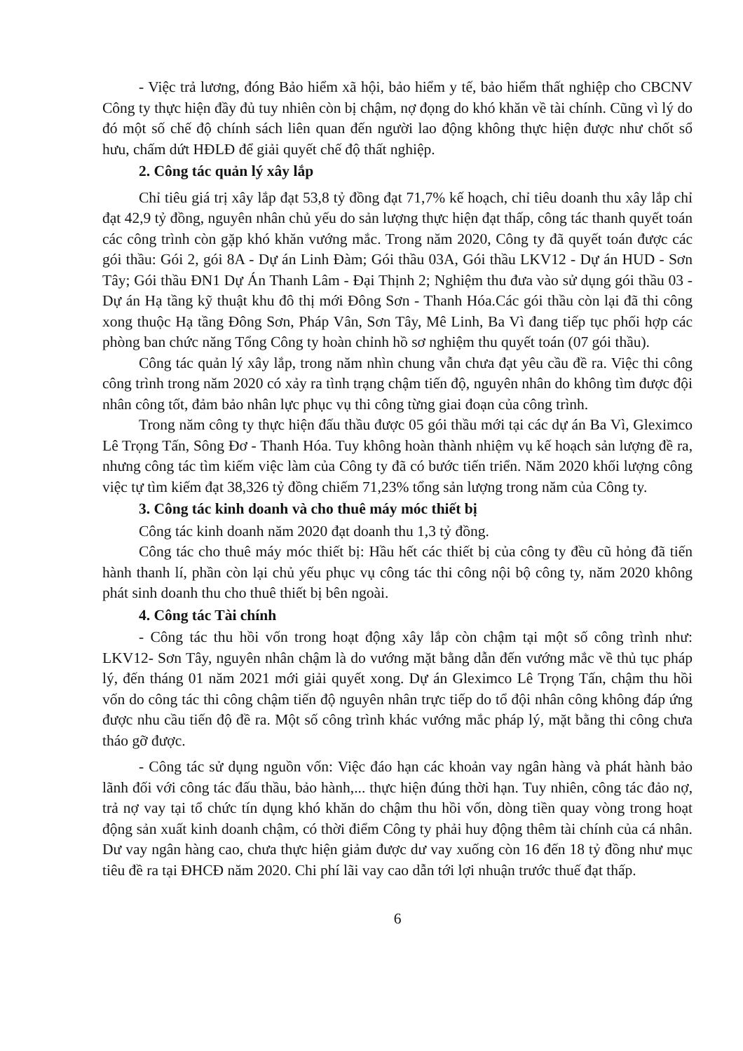- Việc trả lương, đóng Bảo hiểm xã hội, bảo hiểm y tế, bảo hiểm thất nghiệp cho CBCNV Công ty thực hiện đầy đủ tuy nhiên còn bị chậm, nợ đọng do khó khăn về tài chính. Cũng vì lý do đó một số chế độ chính sách liên quan đến người lao động không thực hiện được như chốt sổ hưu, chấm dứt HĐLĐ để giải quyết chế độ thất nghiệp.
2. Công tác quản lý xây lắp
Chỉ tiêu giá trị xây lắp đạt 53,8 tỷ đồng đạt 71,7% kế hoạch, chỉ tiêu doanh thu xây lắp chỉ đạt 42,9 tỷ đồng, nguyên nhân chủ yếu do sản lượng thực hiện đạt thấp, công tác thanh quyết toán các công trình còn gặp khó khăn vướng mắc. Trong năm 2020, Công ty đã quyết toán được các gói thầu: Gói 2, gói 8A - Dự án Linh Đàm; Gói thầu 03A, Gói thầu LKV12 - Dự án HUD - Sơn Tây; Gói thầu ĐN1 Dự Án Thanh Lâm - Đại Thịnh 2; Nghiệm thu đưa vào sử dụng gói thầu 03 - Dự án Hạ tầng kỹ thuật khu đô thị mới Đông Sơn - Thanh Hóa.Các gói thầu còn lại đã thi công xong thuộc Hạ tầng Đông Sơn, Pháp Vân, Sơn Tây, Mê Linh, Ba Vì đang tiếp tục phối hợp các phòng ban chức năng Tổng Công ty hoàn chỉnh hồ sơ nghiệm thu quyết toán (07 gói thầu).
Công tác quản lý xây lắp, trong năm nhìn chung vẫn chưa đạt yêu cầu đề ra. Việc thi công công trình trong năm 2020 có xảy ra tình trạng chậm tiến độ, nguyên nhân do không tìm được đội nhân công tốt, đảm bảo nhân lực phục vụ thi công từng giai đoạn của công trình.
Trong năm công ty thực hiện đấu thầu được 05 gói thầu mới tại các dự án Ba Vì, Gleximco Lê Trọng Tấn, Sông Đơ - Thanh Hóa. Tuy không hoàn thành nhiệm vụ kế hoạch sản lượng đề ra, nhưng công tác tìm kiếm việc làm của Công ty đã có bước tiến triển. Năm 2020 khối lượng công việc tự tìm kiếm đạt 38,326 tỷ đồng chiếm 71,23% tổng sản lượng trong năm của Công ty.
3. Công tác kinh doanh và cho thuê máy móc thiết bị
Công tác kinh doanh năm 2020 đạt doanh thu 1,3 tỷ đồng.
Công tác cho thuê máy móc thiết bị: Hầu hết các thiết bị của công ty đều cũ hỏng đã tiến hành thanh lí, phần còn lại chủ yếu phục vụ công tác thi công nội bộ công ty, năm 2020 không phát sinh doanh thu cho thuê thiết bị bên ngoài.
4. Công tác Tài chính
- Công tác thu hồi vốn trong hoạt động xây lắp còn chậm tại một số công trình như: LKV12- Sơn Tây, nguyên nhân chậm là do vướng mặt bằng dẫn đến vướng mắc về thủ tục pháp lý, đến tháng 01 năm 2021 mới giải quyết xong. Dự án Gleximco Lê Trọng Tấn, chậm thu hồi vốn do công tác thi công chậm tiến độ nguyên nhân trực tiếp do tổ đội nhân công không đáp ứng được nhu cầu tiến độ đề ra. Một số công trình khác vướng mắc pháp lý, mặt bằng thi công chưa tháo gỡ được.
- Công tác sử dụng nguồn vốn: Việc đáo hạn các khoản vay ngân hàng và phát hành bảo lãnh đối với công tác đấu thầu, bảo hành,... thực hiện đúng thời hạn. Tuy nhiên, công tác đảo nợ, trả nợ vay tại tổ chức tín dụng khó khăn do chậm thu hồi vốn, dòng tiền quay vòng trong hoạt động sản xuất kinh doanh chậm, có thời điểm Công ty phải huy động thêm tài chính của cá nhân. Dư vay ngân hàng cao, chưa thực hiện giảm được dư vay xuống còn 16 đến 18 tỷ đồng như mục tiêu đề ra tại ĐHCĐ năm 2020. Chi phí lãi vay cao dẫn tới lợi nhuận trước thuế đạt thấp.
6